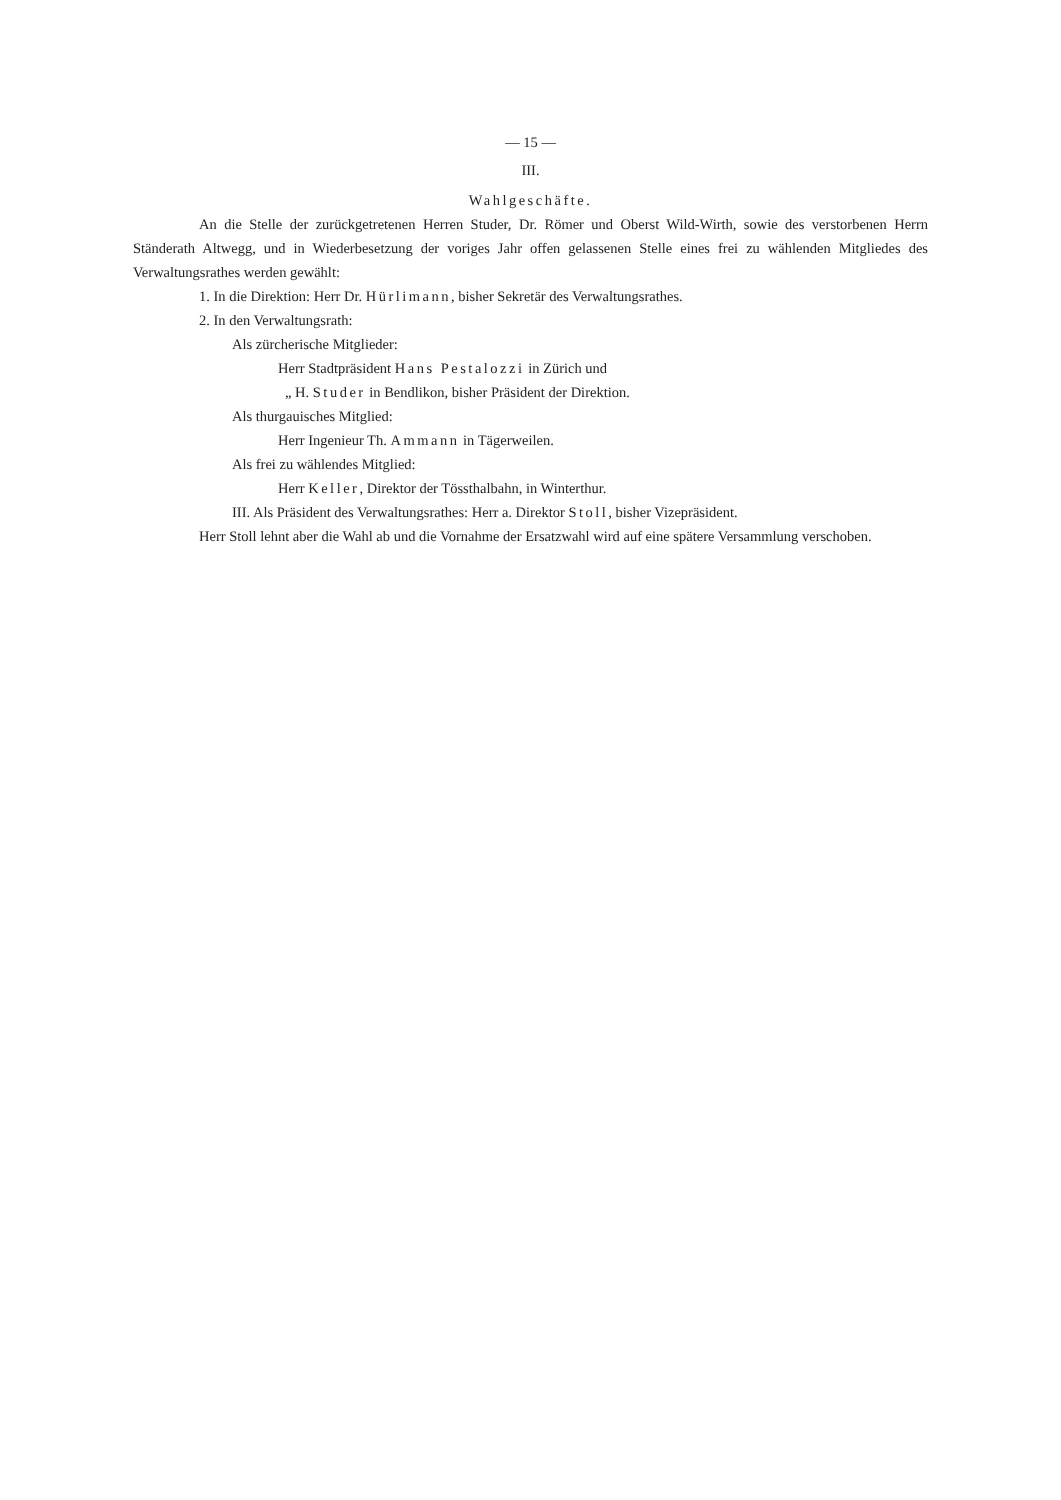— 15 —
III.
Wahlgeschäfte.
An die Stelle der zurückgetretenen Herren Studer, Dr. Römer und Oberst Wild-Wirth, sowie des verstorbenen Herrn Ständerath Altwegg, und in Wiederbesetzung der voriges Jahr offen gelassenen Stelle eines frei zu wählenden Mitgliedes des Verwaltungsrathes werden gewählt:
1. In die Direktion: Herr Dr. Hürlimann, bisher Sekretär des Verwaltungsrathes.
2. In den Verwaltungsrath:
Als zürcherische Mitglieder:
Herr Stadtpräsident Hans Pestalozzi in Zürich und
„ H. Studer in Bendlikon, bisher Präsident der Direktion.
Als thurgauisches Mitglied:
Herr Ingenieur Th. Ammann in Tägerweilen.
Als frei zu wählendes Mitglied:
Herr Keller, Direktor der Tössthalbahn, in Winterthur.
III. Als Präsident des Verwaltungsrathes: Herr a. Direktor Stoll, bisher Vizepräsident.
Herr Stoll lehnt aber die Wahl ab und die Vornahme der Ersatzwahl wird auf eine spätere Versammlung verschoben.